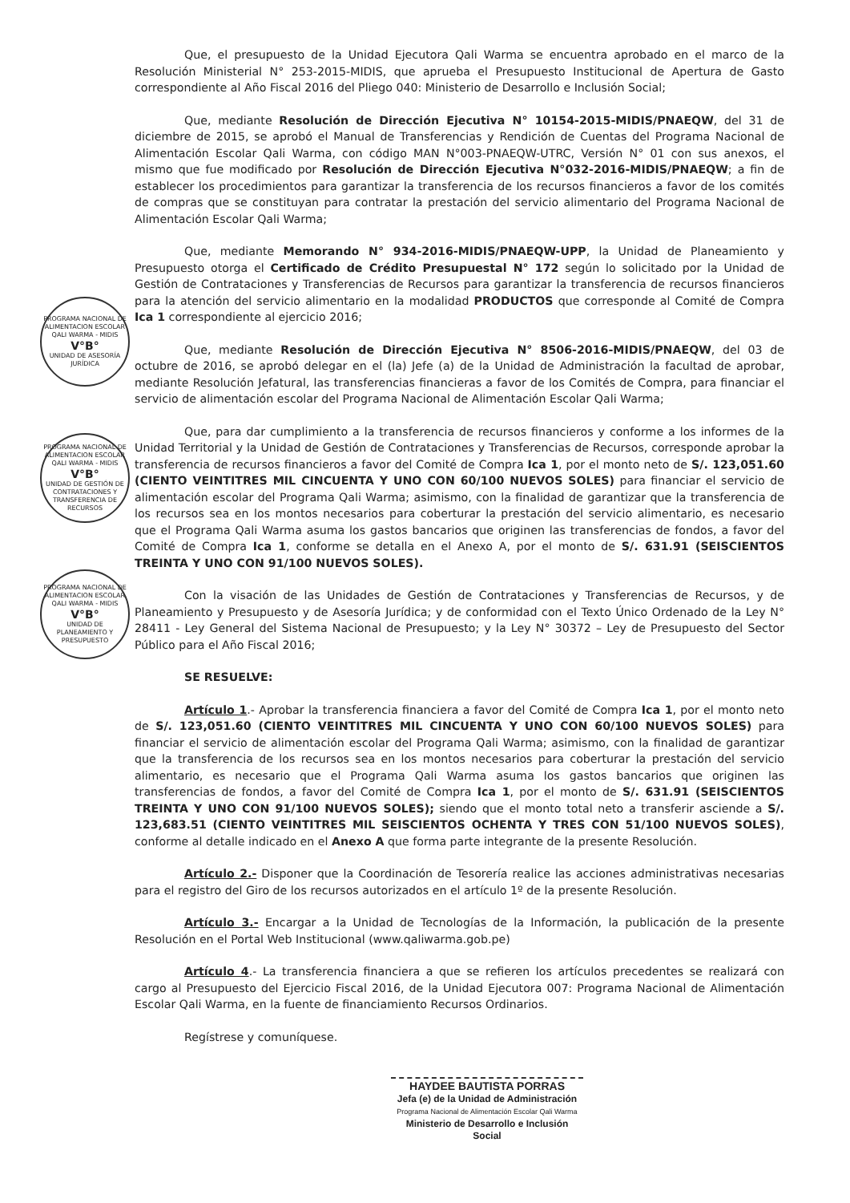Que, el presupuesto de la Unidad Ejecutora Qali Warma se encuentra aprobado en el marco de la Resolución Ministerial N° 253-2015-MIDIS, que aprueba el Presupuesto Institucional de Apertura de Gasto correspondiente al Año Fiscal 2016 del Pliego 040: Ministerio de Desarrollo e Inclusión Social;
Que, mediante Resolución de Dirección Ejecutiva N° 10154-2015-MIDIS/PNAEQW, del 31 de diciembre de 2015, se aprobó el Manual de Transferencias y Rendición de Cuentas del Programa Nacional de Alimentación Escolar Qali Warma, con código MAN N°003-PNAEQW-UTRC, Versión N° 01 con sus anexos, el mismo que fue modificado por Resolución de Dirección Ejecutiva N°032-2016-MIDIS/PNAEQW; a fin de establecer los procedimientos para garantizar la transferencia de los recursos financieros a favor de los comités de compras que se constituyan para contratar la prestación del servicio alimentario del Programa Nacional de Alimentación Escolar Qali Warma;
Que, mediante Memorando N° 934-2016-MIDIS/PNAEQW-UPP, la Unidad de Planeamiento y Presupuesto otorga el Certificado de Crédito Presupuestal N° 172 según lo solicitado por la Unidad de Gestión de Contrataciones y Transferencias de Recursos para garantizar la transferencia de recursos financieros para la atención del servicio alimentario en la modalidad PRODUCTOS que corresponde al Comité de Compra Ica 1 correspondiente al ejercicio 2016;
PROGRAMA NACIONAL DE ALIMENTACION ESCOLAR QALI WARMA - MIDIS
V°B°
UNIDAD DE ASESORÍA JURÍDICA
Que, mediante Resolución de Dirección Ejecutiva N° 8506-2016-MIDIS/PNAEQW, del 03 de octubre de 2016, se aprobó delegar en el (la) Jefe (a) de la Unidad de Administración la facultad de aprobar, mediante Resolución Jefatural, las transferencias financieras a favor de los Comités de Compra, para financiar el servicio de alimentación escolar del Programa Nacional de Alimentación Escolar Qali Warma;
PROGRAMA NACIONAL DE ALIMENTACION ESCOLAR QALI WARMA - MIDIS
V°B°
UNIDAD DE GESTIÓN DE CONTRATACIONES Y TRANSFERENCIA DE RECURSOS
Que, para dar cumplimiento a la transferencia de recursos financieros y conforme a los informes de la Unidad Territorial y la Unidad de Gestión de Contrataciones y Transferencias de Recursos, corresponde aprobar la transferencia de recursos financieros a favor del Comité de Compra Ica 1, por el monto neto de S/. 123,051.60 (CIENTO VEINTITRES MIL CINCUENTA Y UNO CON 60/100 NUEVOS SOLES) para financiar el servicio de alimentación escolar del Programa Qali Warma; asimismo, con la finalidad de garantizar que la transferencia de los recursos sea en los montos necesarios para coberturar la prestación del servicio alimentario, es necesario que el Programa Qali Warma asuma los gastos bancarios que originen las transferencias de fondos, a favor del Comité de Compra Ica 1, conforme se detalla en el Anexo A, por el monto de S/. 631.91 (SEISCIENTOS TREINTA Y UNO CON 91/100 NUEVOS SOLES).
PROGRAMA NACIONAL DE ALIMENTACION ESCOLAR QALI WARMA - MIDIS
V°B°
UNIDAD DE PLANEAMIENTO Y PRESUPUESTO
Con la visación de las Unidades de Gestión de Contrataciones y Transferencias de Recursos, y de Planeamiento y Presupuesto y de Asesoría Jurídica; y de conformidad con el Texto Único Ordenado de la Ley N° 28411 - Ley General del Sistema Nacional de Presupuesto; y la Ley N° 30372 – Ley de Presupuesto del Sector Público para el Año Fiscal 2016;
SE RESUELVE:
Artículo 1.- Aprobar la transferencia financiera a favor del Comité de Compra Ica 1, por el monto neto de S/. 123,051.60 (CIENTO VEINTITRES MIL CINCUENTA Y UNO CON 60/100 NUEVOS SOLES) para financiar el servicio de alimentación escolar del Programa Qali Warma; asimismo, con la finalidad de garantizar que la transferencia de los recursos sea en los montos necesarios para coberturar la prestación del servicio alimentario, es necesario que el Programa Qali Warma asuma los gastos bancarios que originen las transferencias de fondos, a favor del Comité de Compra Ica 1, por el monto de S/. 631.91 (SEISCIENTOS TREINTA Y UNO CON 91/100 NUEVOS SOLES); siendo que el monto total neto a transferir asciende a S/. 123,683.51 (CIENTO VEINTITRES MIL SEISCIENTOS OCHENTA Y TRES CON 51/100 NUEVOS SOLES), conforme al detalle indicado en el Anexo A que forma parte integrante de la presente Resolución.
Artículo 2.- Disponer que la Coordinación de Tesorería realice las acciones administrativas necesarias para el registro del Giro de los recursos autorizados en el artículo 1º de la presente Resolución.
Artículo 3.- Encargar a la Unidad de Tecnologías de la Información, la publicación de la presente Resolución en el Portal Web Institucional (www.qaliwarma.gob.pe)
Artículo 4.- La transferencia financiera a que se refieren los artículos precedentes se realizará con cargo al Presupuesto del Ejercicio Fiscal 2016, de la Unidad Ejecutora 007: Programa Nacional de Alimentación Escolar Qali Warma, en la fuente de financiamiento Recursos Ordinarios.
Regístrese y comuníquese.
HAYDEE BAUTISTA PORRAS
Jefa (e) de la Unidad de Administración
Programa Nacional de Alimentación Escolar Qali Warma
Ministerio de Desarrollo e Inclusión Social